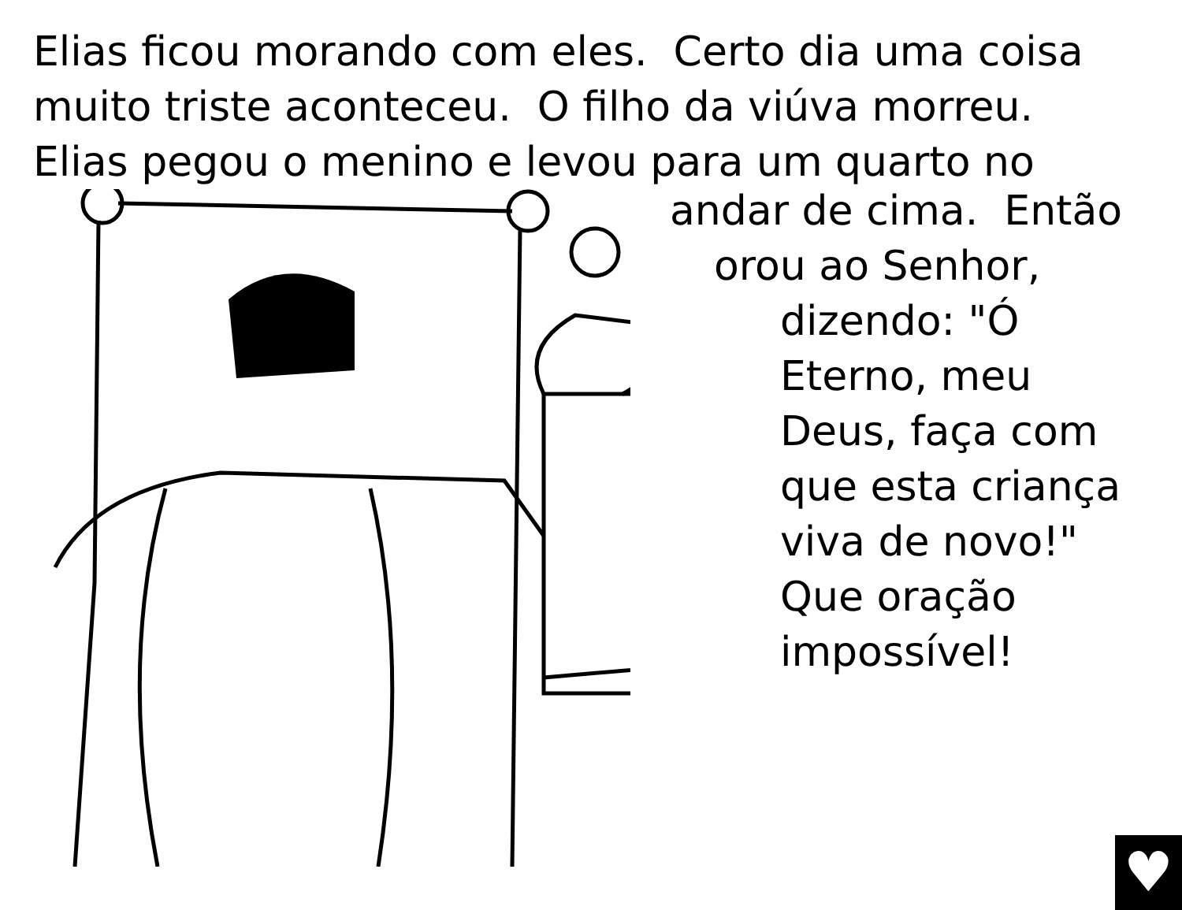Elias ficou morando com eles. Certo dia uma coisa
muito triste aconteceu. O filho da viúva morreu.
Elias pegou o menino e levou para um quarto no
andar de cima. Então
orou ao Senhor,
dizendo: "Ó
Eterno, meu
Deus, faça com
que esta criança
viva de novo!"
Que oração
impossível!
♥